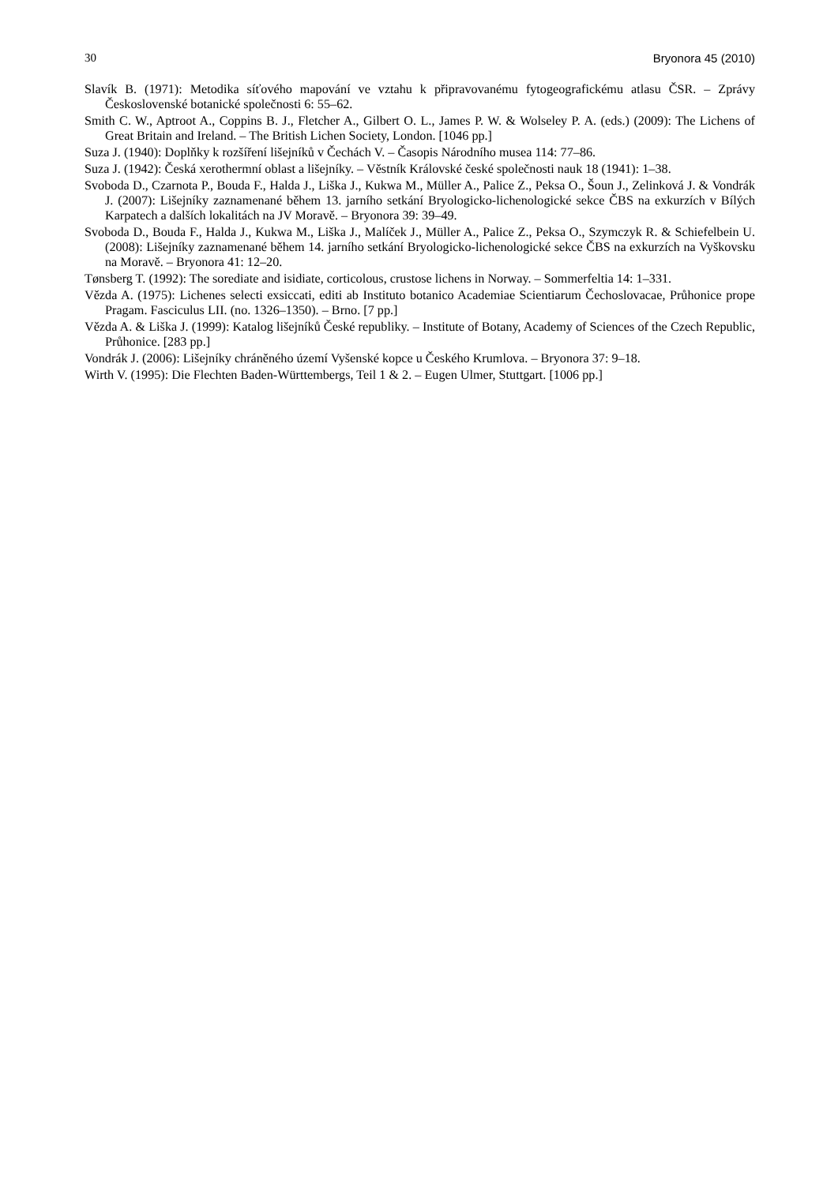30 Bryonora 45 (2010)
Slavík B. (1971): Metodika síťového mapování ve vztahu k připravovanému fytogeografickému atlasu ČSR. – Zprávy Československé botanické společnosti 6: 55–62.
Smith C. W., Aptroot A., Coppins B. J., Fletcher A., Gilbert O. L., James P. W. & Wolseley P. A. (eds.) (2009): The Lichens of Great Britain and Ireland. – The British Lichen Society, London. [1046 pp.]
Suza J. (1940): Doplňky k rozšíření lišejníků v Čechách V. – Časopis Národního musea 114: 77–86.
Suza J. (1942): Česká xerothermní oblast a lišejníky. – Věstník Královské české společnosti nauk 18 (1941): 1–38.
Svoboda D., Czarnota P., Bouda F., Halda J., Liška J., Kukwa M., Müller A., Palice Z., Peksa O., Šoun J., Zelinková J. & Vondrák J. (2007): Lišejníky zaznamenané během 13. jarního setkání Bryologicko-lichenologické sekce ČBS na exkurzích v Bílých Karpatech a dalších lokalitách na JV Moravě. – Bryonora 39: 39–49.
Svoboda D., Bouda F., Halda J., Kukwa M., Liška J., Malíček J., Müller A., Palice Z., Peksa O., Szymczyk R. & Schiefelbein U. (2008): Lišejníky zaznamenané během 14. jarního setkání Bryologicko-lichenologické sekce ČBS na exkurzích na Vyškovsku na Moravě. – Bryonora 41: 12–20.
Tønsberg T. (1992): The sorediate and isidiate, corticolous, crustose lichens in Norway. – Sommerfeltia 14: 1–331.
Vězda A. (1975): Lichenes selecti exsiccati, editi ab Instituto botanico Academiae Scientiarum Čechoslovacae, Průhonice prope Pragam. Fasciculus LII. (no. 1326–1350). – Brno. [7 pp.]
Vězda A. & Liška J. (1999): Katalog lišejníků České republiky. – Institute of Botany, Academy of Sciences of the Czech Republic, Průhonice. [283 pp.]
Vondrák J. (2006): Lišejníky chráněného území Vyšenské kopce u Českého Krumlova. – Bryonora 37: 9–18.
Wirth V. (1995): Die Flechten Baden-Württembergs, Teil 1 & 2. – Eugen Ulmer, Stuttgart. [1006 pp.]